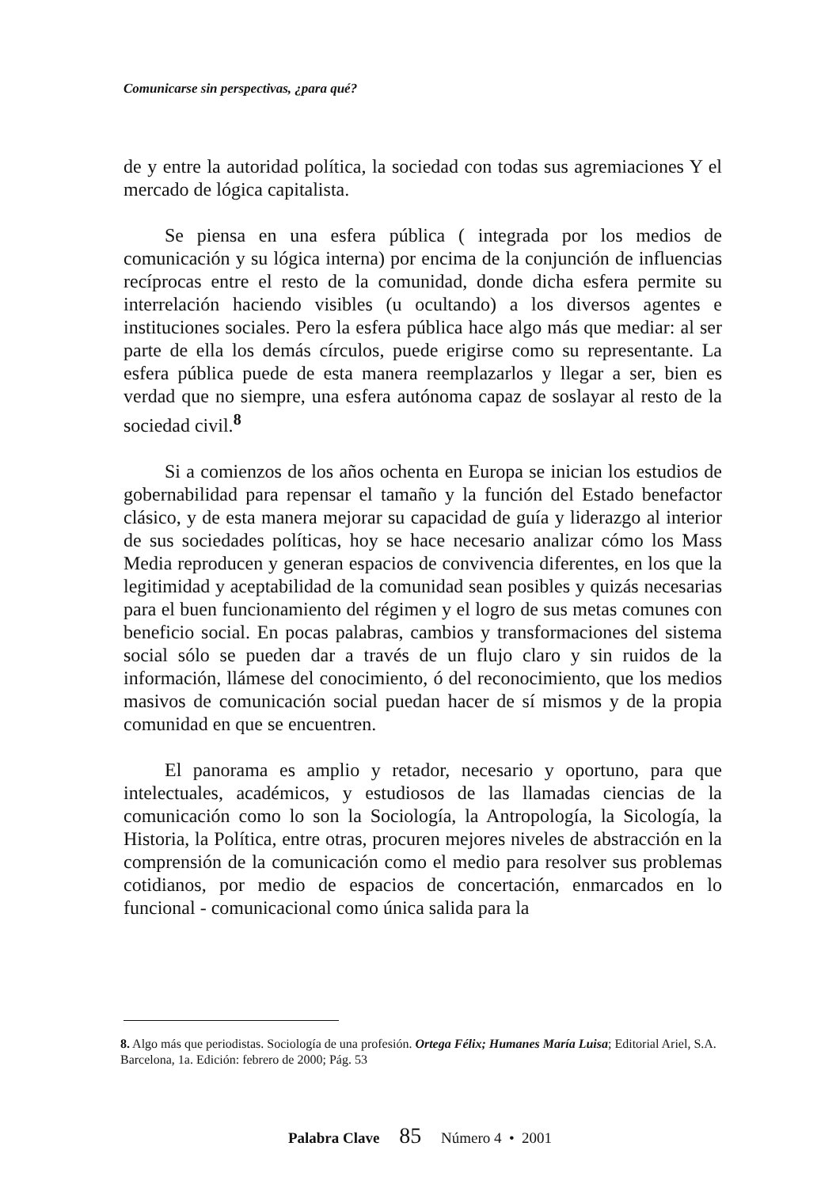Comunicarse sin perspectivas, ¿para qué?
de y entre la autoridad política, la sociedad con todas sus agremiaciones Y el mercado de lógica capitalista.
Se piensa en una esfera pública ( integrada por los medios de comunicación y su lógica interna) por encima de la conjunción de influencias recíprocas entre el resto de la comunidad, donde dicha esfera permite su interrelación haciendo visibles (u ocultando) a los diversos agentes e instituciones sociales. Pero la esfera pública hace algo más que mediar: al ser parte de ella los demás círculos, puede erigirse como su representante. La esfera pública puede de esta manera reemplazarlos y llegar a ser, bien es verdad que no siempre, una esfera autónoma capaz de soslayar al resto de la sociedad civil.<sup>8</sup>
Si a comienzos de los años ochenta en Europa se inician los estudios de gobernabilidad para repensar el tamaño y la función del Estado benefactor clásico, y de esta manera mejorar su capacidad de guía y liderazgo al interior de sus sociedades políticas, hoy se hace necesario analizar cómo los Mass Media reproducen y generan espacios de convivencia diferentes, en los que la legitimidad y aceptabilidad de la comunidad sean posibles y quizás necesarias para el buen funcionamiento del régimen y el logro de sus metas comunes con beneficio social. En pocas palabras, cambios y transformaciones del sistema social sólo se pueden dar a través de un flujo claro y sin ruidos de la información, llámese del conocimiento, ó del reconocimiento, que los medios masivos de comunicación social puedan hacer de sí mismos y de la propia comunidad en que se encuentren.
El panorama es amplio y retador, necesario y oportuno, para que intelectuales, académicos, y estudiosos de las llamadas ciencias de la comunicación como lo son la Sociología, la Antropología, la Sicología, la Historia, la Política, entre otras, procuren mejores niveles de abstracción en la comprensión de la comunicación como el medio para resolver sus problemas cotidianos, por medio de espacios de concertación, enmarcados en lo funcional - comunicacional como única salida para la
8. Algo más que periodistas. Sociología de una profesión. Ortega Félix; Humanes María Luisa; Editorial Ariel, S.A. Barcelona, 1a. Edición: febrero de 2000; Pág. 53
Palabra Clave 85 Número 4 • 2001